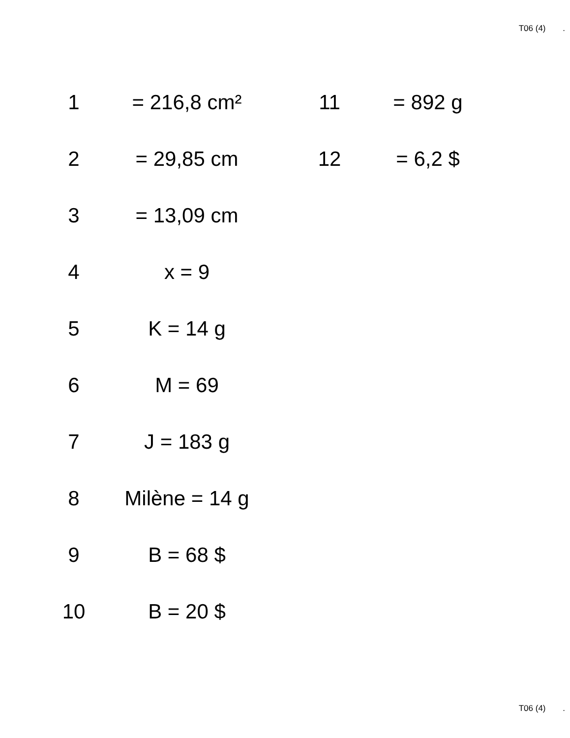T06 (4) .
| 1 | = 216,8 cm² | 11 | = 892 g |
| 2 | = 29,85 cm | 12 | = 6,2 $ |
| 3 | = 13,09 cm | | |
| 4 | x = 9 | | |
| 5 | K = 14 g | | |
| 6 | M = 69 | | |
| 7 | J = 183 g | | |
| 8 | Milène = 14 g | | |
| 9 | B = 68 $ | | |
| 10 | B = 20 $ | | |
T06 (4) .